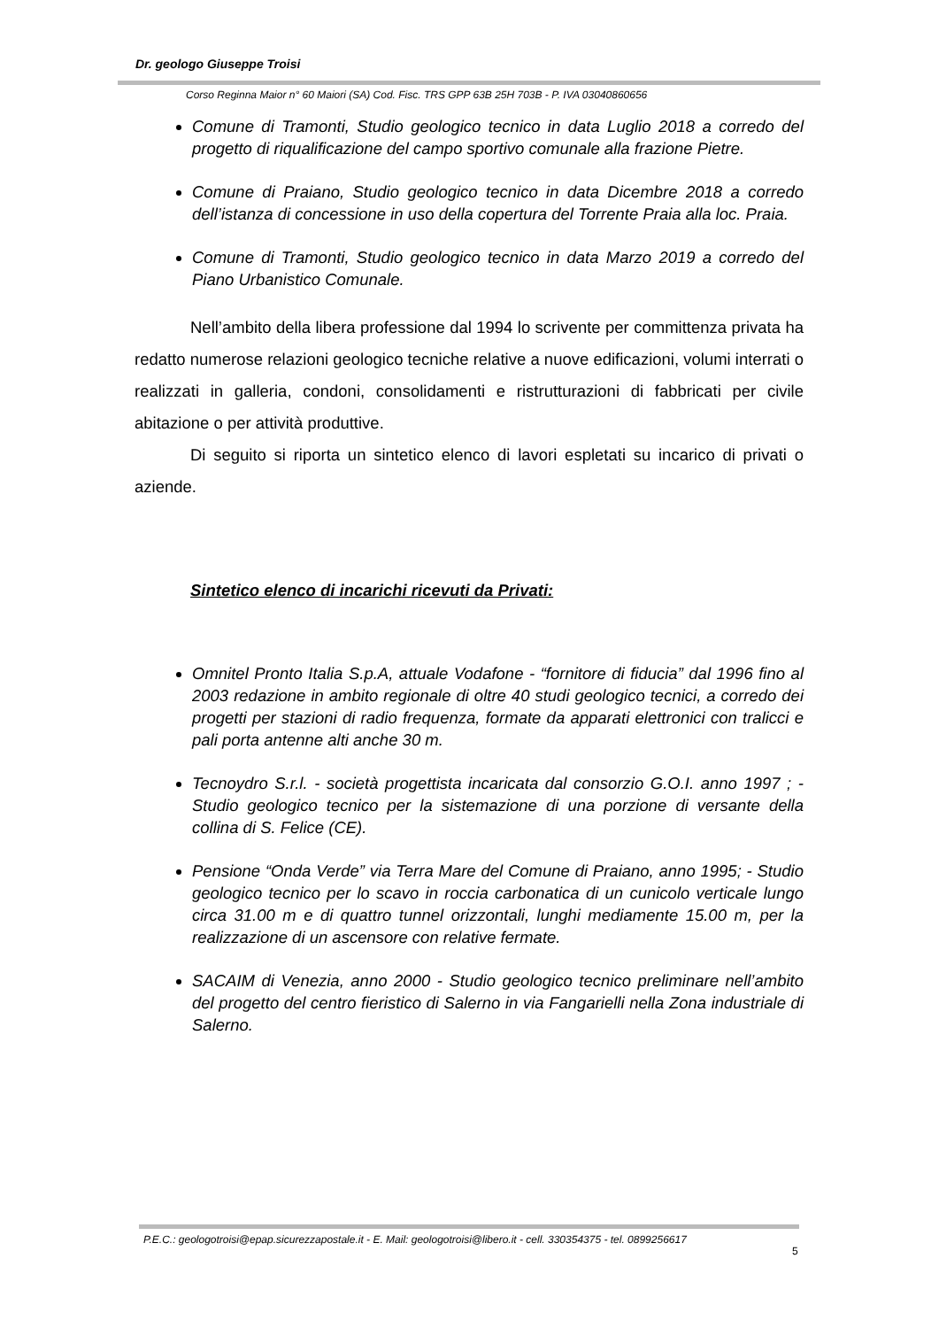Dr. geologo Giuseppe Troisi
Corso Reginna Maior n° 60 Maiori (SA) Cod. Fisc. TRS GPP 63B 25H 703B - P. IVA 03040860656
Comune di Tramonti, Studio geologico tecnico in data Luglio 2018 a corredo del progetto di riqualificazione del campo sportivo comunale alla frazione Pietre.
Comune di Praiano, Studio geologico tecnico in data Dicembre 2018 a corredo dell’istanza di concessione in uso della copertura del Torrente Praia alla loc. Praia.
Comune di Tramonti, Studio geologico tecnico in data Marzo 2019 a corredo del Piano Urbanistico Comunale.
Nell’ambito della libera professione dal 1994 lo scrivente per committenza privata ha redatto numerose relazioni geologico tecniche relative a nuove edificazioni, volumi interrati o realizzati in galleria, condoni, consolidamenti e ristrutturazioni di fabbricati per civile abitazione o per attività produttive.
Di seguito si riporta un sintetico elenco di lavori espletati su incarico di privati o aziende.
Sintetico elenco di incarichi ricevuti da Privati:
Omnitel Pronto Italia S.p.A, attuale Vodafone - “fornitore di fiducia” dal 1996 fino al 2003 redazione in ambito regionale di oltre 40 studi geologico tecnici, a corredo dei progetti per stazioni di radio frequenza, formate da apparati elettronici con tralicci e pali porta antenne alti anche 30 m.
Tecnoydro S.r.l. - società progettista incaricata dal consorzio G.O.I. anno 1997 ; - Studio geologico tecnico per la sistemazione di una porzione di versante della collina di S. Felice (CE).
Pensione “Onda Verde” via Terra Mare del Comune di Praiano, anno 1995; - Studio geologico tecnico per lo scavo in roccia carbonatica di un cunicolo verticale lungo circa 31.00 m e di quattro tunnel orizzontali, lunghi mediamente 15.00 m, per la realizzazione di un ascensore con relative fermate.
SACAIM di Venezia, anno 2000 - Studio geologico tecnico preliminare nell’ambito del progetto del centro fieristico di Salerno in via Fangarielli nella Zona industriale di Salerno.
P.E.C.: geologotroisi@epap.sicurezzapostale.it - E. Mail: geologotroisi@libero.it - cell. 330354375 - tel. 0899256617
5